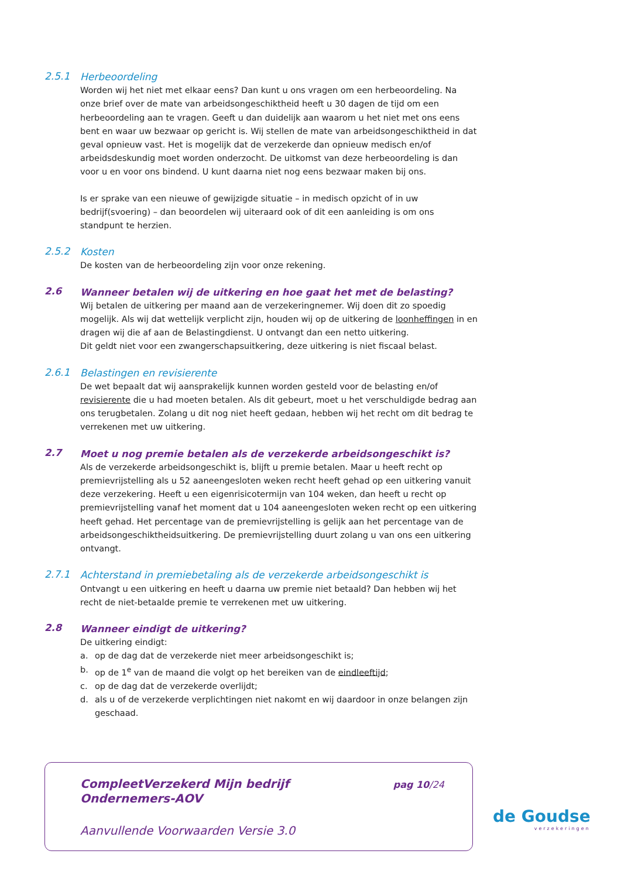2.5.1
Herbeoordeling
Worden wij het niet met elkaar eens? Dan kunt u ons vragen om een herbeoordeling. Na onze brief over de mate van arbeidsongeschiktheid heeft u 30 dagen de tijd om een herbeoordeling aan te vragen. Geeft u dan duidelijk aan waarom u het niet met ons eens bent en waar uw bezwaar op gericht is. Wij stellen de mate van arbeidsongeschiktheid in dat geval opnieuw vast. Het is mogelijk dat de verzekerde dan opnieuw medisch en/of arbeidsdeskundig moet worden onderzocht. De uitkomst van deze herbeoordeling is dan voor u en voor ons bindend. U kunt daarna niet nog eens bezwaar maken bij ons.
Is er sprake van een nieuwe of gewijzigde situatie – in medisch opzicht of in uw bedrijf(svoering) – dan beoordelen wij uiteraard ook of dit een aanleiding is om ons standpunt te herzien.
2.5.2
Kosten
De kosten van de herbeoordeling zijn voor onze rekening.
2.6
Wanneer betalen wij de uitkering en hoe gaat het met de belasting?
Wij betalen de uitkering per maand aan de verzekeringnemer. Wij doen dit zo spoedig mogelijk. Als wij dat wettelijk verplicht zijn, houden wij op de uitkering de loonheffingen in en dragen wij die af aan de Belastingdienst. U ontvangt dan een netto uitkering.
Dit geldt niet voor een zwangerschapsuitkering, deze uitkering is niet fiscaal belast.
2.6.1
Belastingen en revisierente
De wet bepaalt dat wij aansprakelijk kunnen worden gesteld voor de belasting en/of revisierente die u had moeten betalen. Als dit gebeurt, moet u het verschuldigde bedrag aan ons terugbetalen. Zolang u dit nog niet heeft gedaan, hebben wij het recht om dit bedrag te verrekenen met uw uitkering.
2.7
Moet u nog premie betalen als de verzekerde arbeidsongeschikt is?
Als de verzekerde arbeidsongeschikt is, blijft u premie betalen. Maar u heeft recht op premievrijstelling als u 52 aaneengesloten weken recht heeft gehad op een uitkering vanuit deze verzekering. Heeft u een eigenrisicotermijn van 104 weken, dan heeft u recht op premievrijstelling vanaf het moment dat u 104 aaneengesloten weken recht op een uitkering heeft gehad. Het percentage van de premievrijstelling is gelijk aan het percentage van de arbeidsongeschiktheidsuitkering. De premievrijstelling duurt zolang u van ons een uitkering ontvangt.
2.7.1
Achterstand in premiebetaling als de verzekerde arbeidsongeschikt is
Ontvangt u een uitkering en heeft u daarna uw premie niet betaald? Dan hebben wij het recht de niet-betaalde premie te verrekenen met uw uitkering.
2.8
Wanneer eindigt de uitkering?
De uitkering eindigt:
a. op de dag dat de verzekerde niet meer arbeidsongeschikt is;
b. op de 1<sup>e</sup> van de maand die volgt op het bereiken van de eindleeftijd;
c. op de dag dat de verzekerde overlijdt;
d. als u of de verzekerde verplichtingen niet nakomt en wij daardoor in onze belangen zijn geschaad.
CompleetVerzekerd Mijn bedrijf
Ondernemers-AOV
pag 10/24
Aanvullende Voorwaarden Versie 3.0
de Goudse
verzekeringen